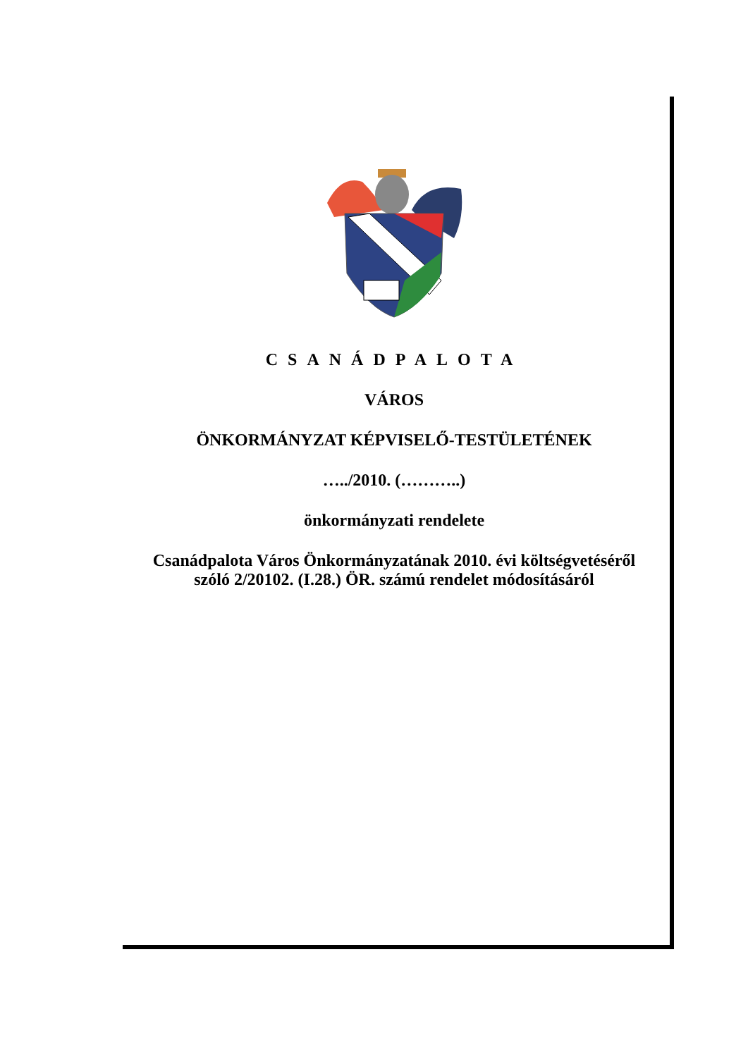CSANÁDPALOTA
VÁROS
ÖNKORMÁNYZAT KÉPVISELŐ-TESTÜLETÉNEK
…../2010. (………..)
önkormányzati rendelete
Csanádpalota Város Önkormányzatának 2010. évi költségvetéséről
szóló 2/20102. (I.28.) ÖR. számú rendelet módosításáról